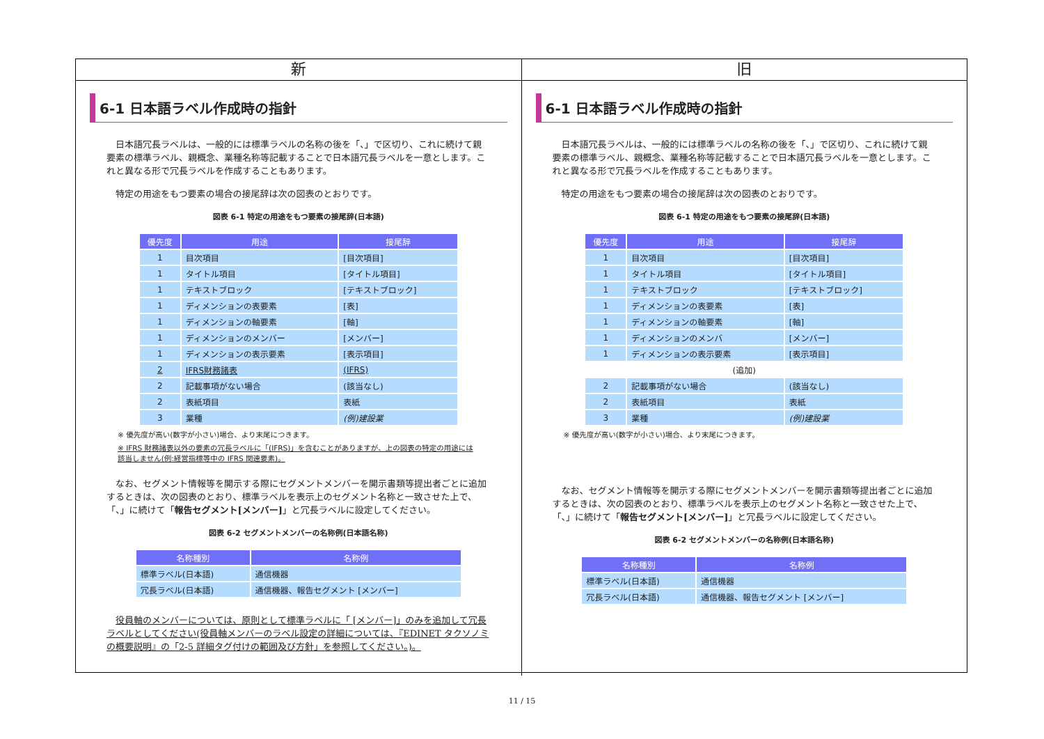新 旧
6-1 日本語ラベル作成時の指針
日本語冗長ラベルは、一般的には標準ラベルの名称の後を「、」で区切り、これに続けて親要素の標準ラベル、親概念、業種名称等記載することで日本語冗長ラベルを一意とします。これと異なる形で冗長ラベルを作成することもあります。
特定の用途をもつ要素の場合の接尾辞は次の図表のとおりです。
図表 6-1 特定の用途をもつ要素の接尾辞(日本語)
| 優先度 | 用途 | 接尾辞 |
| --- | --- | --- |
| 1 | 目次項目 | [目次項目] |
| 1 | タイトル項目 | [タイトル項目] |
| 1 | テキストブロック | [テキストブロック] |
| 1 | ディメンションの表要素 | [表] |
| 1 | ディメンションの軸要素 | [軸] |
| 1 | ディメンションのメンバー | [メンバー] |
| 1 | ディメンションの表示要素 | [表示項目] |
| 2 | IFRS財務諸表 | (IFRS) |
| 2 | 記載事項がない場合 | (該当なし) |
| 2 | 表紙項目 | 表紙 |
| 3 | 業種 | (例)建設業 |
※ 優先度が高い(数字が小さい)場合、より末尾につきます。
※ IFRS 財務諸表以外の要素の冗長ラベルに「(IFRS)」を含むことがありますが、上の図表の特定の用途には該当しません(例:経営指標等中の IFRS 関連要素)。
なお、セグメント情報等を開示する際にセグメントメンバーを開示書類等提出者ごとに追加するときは、次の図表のとおり、標準ラベルを表示上のセグメント名称と一致させた上で、「、」に続けて「報告セグメント[メンバー]」と冗長ラベルに設定してください。
図表 6-2 セグメントメンバーの名称例(日本語名称)
| 名称種別 | 名称例 |
| --- | --- |
| 標準ラベル(日本語) | 通信機器 |
| 冗長ラベル(日本語) | 通信機器、報告セグメント [メンバー] |
役員軸のメンバーについては、原則として標準ラベルに「 [メンバー]」のみを追加して冗長ラベルとしてください(役員軸メンバーのラベル設定の詳細については、『EDINET タクソノミの概要説明』の「2-5 詳細タグ付けの範囲及び方針」を参照してください。)。
6-1 日本語ラベル作成時の指針
日本語冗長ラベルは、一般的には標準ラベルの名称の後を「、」で区切り、これに続けて親要素の標準ラベル、親概念、業種名称等記載することで日本語冗長ラベルを一意とします。これと異なる形で冗長ラベルを作成することもあります。
特定の用途をもつ要素の場合の接尾辞は次の図表のとおりです。
図表 6-1 特定の用途をもつ要素の接尾辞(日本語)
| 優先度 | 用途 | 接尾辞 |
| --- | --- | --- |
| 1 | 目次項目 | [目次項目] |
| 1 | タイトル項目 | [タイトル項目] |
| 1 | テキストブロック | [テキストブロック] |
| 1 | ディメンションの表要素 | [表] |
| 1 | ディメンションの軸要素 | [軸] |
| 1 | ディメンションのメンバ | [メンバー] |
| 1 | ディメンションの表示要素 | [表示項目] |
| (追加) | | |
| 2 | 記載事項がない場合 | (該当なし) |
| 2 | 表紙項目 | 表紙 |
| 3 | 業種 | (例)建設業 |
※ 優先度が高い(数字が小さい)場合、より末尾につきます。
なお、セグメント情報等を開示する際にセグメントメンバーを開示書類等提出者ごとに追加するときは、次の図表のとおり、標準ラベルを表示上のセグメント名称と一致させた上で、「、」に続けて「報告セグメント[メンバー]」と冗長ラベルに設定してください。
図表 6-2 セグメントメンバーの名称例(日本語名称)
| 名称種別 | 名称例 |
| --- | --- |
| 標準ラベル(日本語) | 通信機器 |
| 冗長ラベル(日本語) | 通信機器、報告セグメント [メンバー] |
11 / 15